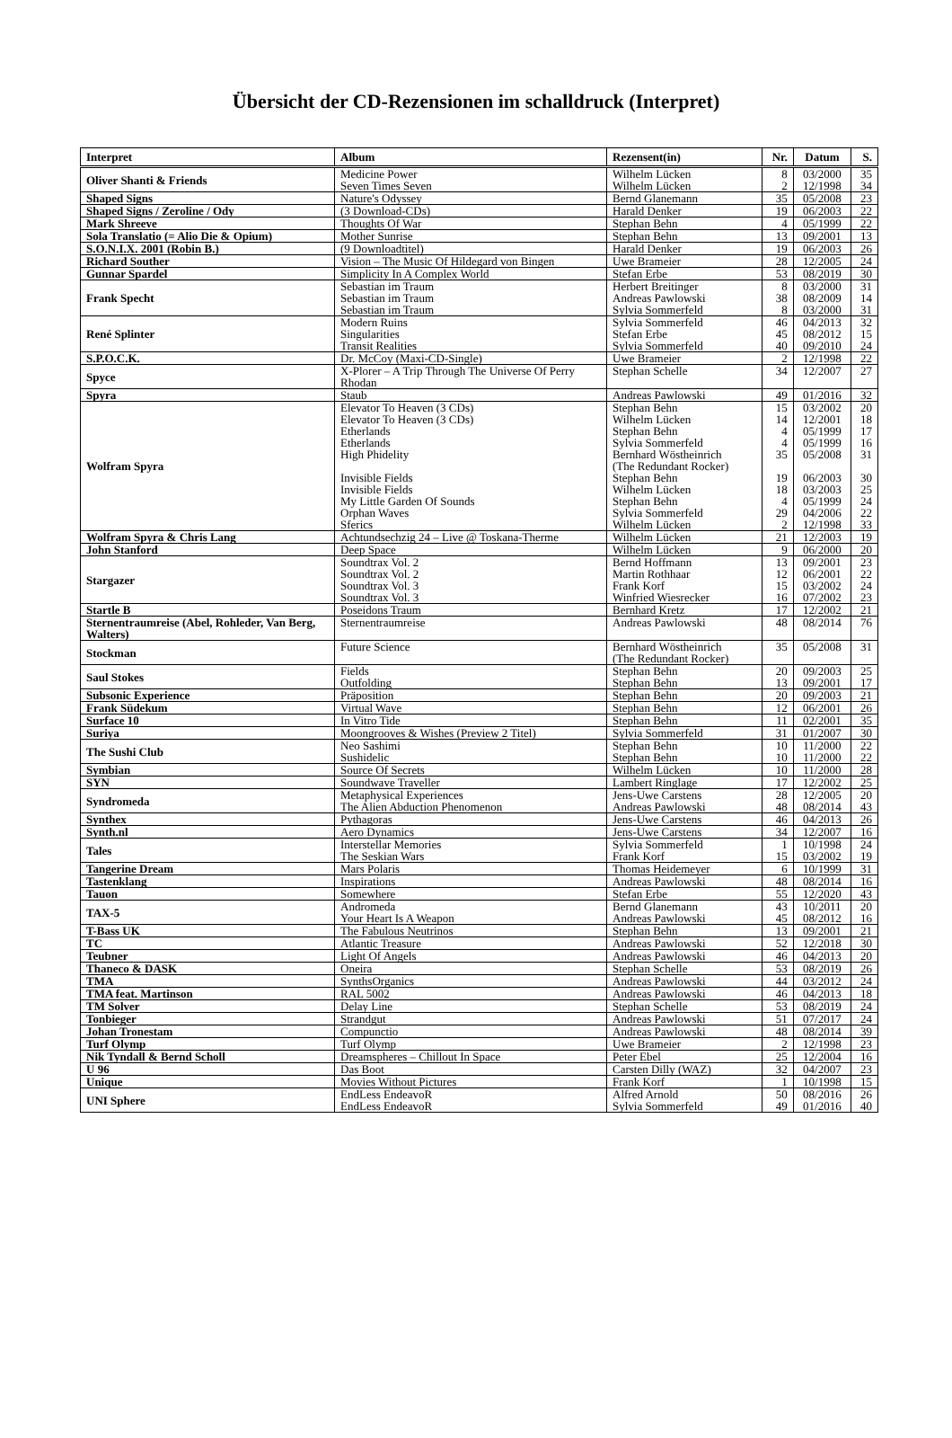Übersicht der CD-Rezensionen im schalldruck (Interpret)
| Interpret | Album | Rezensent(in) | Nr. | Datum | S. |
| --- | --- | --- | --- | --- | --- |
| Oliver Shanti & Friends | Medicine Power Seven Times Seven | Wilhelm Lücken Wilhelm Lücken | 8 2 | 03/2000 12/1998 | 35 34 |
| Shaped Signs | Nature's Odyssey | Bernd Glanemann | 35 | 05/2008 | 23 |
| Shaped Signs / Zeroline / Ody | (3 Download-CDs) | Harald Denker | 19 | 06/2003 | 22 |
| Mark Shreeve | Thoughts Of War | Stephan Behn | 4 | 05/1999 | 22 |
| Sola Translatio (= Alio Die & Opium) | Mother Sunrise | Stephan Behn | 13 | 09/2001 | 13 |
| S.O.N.I.X. 2001 (Robin B.) | (9 Downloadtitel) | Harald Denker | 19 | 06/2003 | 26 |
| Richard Souther | Vision – The Music Of Hildegard von Bingen | Uwe Brameier | 28 | 12/2005 | 24 |
| Gunnar Spardel | Simplicity In A Complex World | Stefan Erbe | 53 | 08/2019 | 30 |
| Frank Specht | Sebastian im Traum Sebastian im Traum Sebastian im Traum | Herbert Breitinger Andreas Pawlowski Sylvia Sommerfeld | 8 38 8 | 03/2000 08/2009 03/2000 | 31 14 31 |
| René Splinter | Modern Ruins Singularities Transit Realities | Sylvia Sommerfeld Stefan Erbe Sylvia Sommerfeld | 46 45 40 | 04/2013 08/2012 09/2010 | 32 15 24 |
| S.P.O.C.K. | Dr. McCoy (Maxi-CD-Single) | Uwe Brameier | 2 | 12/1998 | 22 |
| Spyce | X-Plorer – A Trip Through The Universe Of Perry Rhodan | Stephan Schelle | 34 | 12/2007 | 27 |
| Spyra | Staub | Andreas Pawlowski | 49 | 01/2016 | 32 |
| Wolfram Spyra | Elevator To Heaven (3 CDs) Elevator To Heaven (3 CDs) Etherlands Etherlands High Phidelity Invisible Fields Invisible Fields My Little Garden Of Sounds Orphan Waves Sferics | Stephan Behn Wilhelm Lücken Stephan Behn Sylvia Sommerfeld Bernhard Wöstheinrich (The Redundant Rocker) Stephan Behn Wilhelm Lücken Stephan Behn Sylvia Sommerfeld Wilhelm Lücken | 15 14 4 4 35 19 18 4 29 2 | 03/2002 12/2001 05/1999 05/1999 05/2008 06/2003 03/2003 05/1999 04/2006 12/1998 | 20 18 17 16 31 30 25 24 22 33 |
| Wolfram Spyra & Chris Lang | Achtundsechzig 24 – Live @ Toskana-Therme | Wilhelm Lücken | 21 | 12/2003 | 19 |
| John Stanford | Deep Space | Wilhelm Lücken | 9 | 06/2000 | 20 |
| Stargazer | Soundtrax Vol. 2 Soundtrax Vol. 2 Soundtrax Vol. 3 Soundtrax Vol. 3 | Bernd Hoffmann Martin Rothhaar Frank Korf Winfried Wiesrecker | 13 12 15 16 | 09/2001 06/2001 03/2002 07/2002 | 23 22 24 23 |
| Startle B | Poseidons Traum | Bernhard Kretz | 17 | 12/2002 | 21 |
| Sternentraumreise (Abel, Rohleder, Van Berg, Walters) | Sternentraumreise | Andreas Pawlowski | 48 | 08/2014 | 76 |
| Stockman | Future Science | Bernhard Wöstheinrich (The Redundant Rocker) | 35 | 05/2008 | 31 |
| Saul Stokes | Fields Outfolding | Stephan Behn Stephan Behn | 20 13 | 09/2003 09/2001 | 25 17 |
| Subsonic Experience | Präposition | Stephan Behn | 20 | 09/2003 | 21 |
| Frank Südekum | Virtual Wave | Stephan Behn | 12 | 06/2001 | 26 |
| Surface 10 | In Vitro Tide | Stephan Behn | 11 | 02/2001 | 35 |
| Suriya | Moongrooves & Wishes (Preview 2 Titel) | Sylvia Sommerfeld | 31 | 01/2007 | 30 |
| The Sushi Club | Neo Sashimi Sushidelic | Stephan Behn Stephan Behn | 10 10 | 11/2000 11/2000 | 22 22 |
| Symbian | Source Of Secrets | Wilhelm Lücken | 10 | 11/2000 | 28 |
| SYN | Soundwave Traveller | Lambert Ringlage | 17 | 12/2002 | 25 |
| Syndromeda | Metaphysical Experiences The Alien Abduction Phenomenon | Jens-Uwe Carstens Andreas Pawlowski | 28 48 | 12/2005 08/2014 | 20 43 |
| Synthex | Pythagoras | Jens-Uwe Carstens | 46 | 04/2013 | 26 |
| Synth.nl | Aero Dynamics | Jens-Uwe Carstens | 34 | 12/2007 | 16 |
| Tales | Interstellar Memories The Seskian Wars | Sylvia Sommerfeld Frank Korf | 1 15 | 10/1998 03/2002 | 24 19 |
| Tangerine Dream | Mars Polaris | Thomas Heidemeyer | 6 | 10/1999 | 31 |
| Tastenklang | Inspirations | Andreas Pawlowski | 48 | 08/2014 | 16 |
| Tauon | Somewhere | Stefan Erbe | 55 | 12/2020 | 43 |
| TAX-5 | Andromeda Your Heart Is A Weapon | Bernd Glanemann Andreas Pawlowski | 43 45 | 10/2011 08/2012 | 20 16 |
| T-Bass UK | The Fabulous Neutrinos | Stephan Behn | 13 | 09/2001 | 21 |
| TC | Atlantic Treasure | Andreas Pawlowski | 52 | 12/2018 | 30 |
| Teubner | Light Of Angels | Andreas Pawlowski | 46 | 04/2013 | 20 |
| Thaneco & DASK | Oneira | Stephan Schelle | 53 | 08/2019 | 26 |
| TMA | SynthsOrganics | Andreas Pawlowski | 44 | 03/2012 | 24 |
| TMA feat. Martinson | RAL 5002 | Andreas Pawlowski | 46 | 04/2013 | 18 |
| TM Solver | Delay Line | Stephan Schelle | 53 | 08/2019 | 24 |
| Tonbieger | Strandgut | Andreas Pawlowski | 51 | 07/2017 | 24 |
| Johan Tronestam | Compunctio | Andreas Pawlowski | 48 | 08/2014 | 39 |
| Turf Olymp | Turf Olymp | Uwe Brameier | 2 | 12/1998 | 23 |
| Nik Tyndall & Bernd Scholl | Dreamspheres – Chillout In Space | Peter Ebel | 25 | 12/2004 | 16 |
| U 96 | Das Boot | Carsten Dilly (WAZ) | 32 | 04/2007 | 23 |
| Unique | Movies Without Pictures | Frank Korf | 1 | 10/1998 | 15 |
| UNI Sphere | EndLess EndeavoR EndLess EndeavoR | Alfred Arnold Sylvia Sommerfeld | 50 49 | 08/2016 01/2016 | 26 40 |